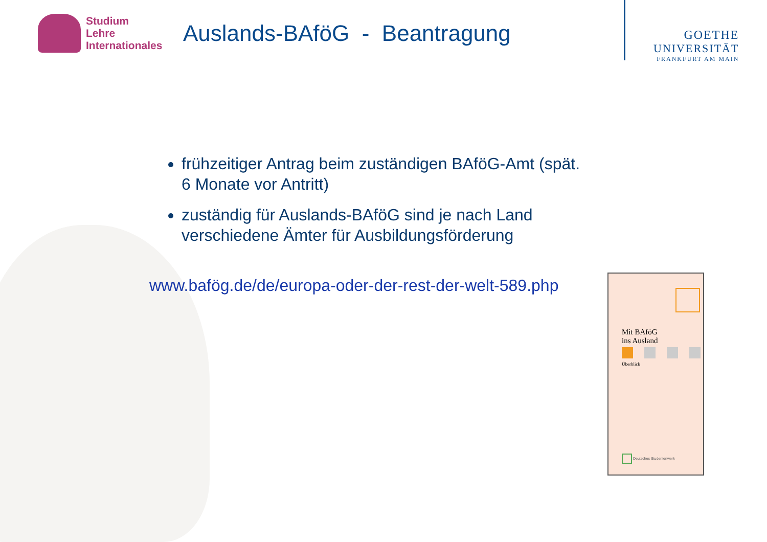Studium
Lehre
Internationales
Auslands-BAföG - Beantragung
GOETHE
UNIVERSITÄT
FRANKFURT AM MAIN
frühzeitiger Antrag beim zuständigen BAföG-Amt (spät. 6 Monate vor Antritt)
zuständig für Auslands-BAföG sind je nach Land verschiedene Ämter für Ausbildungsförderung
www.bafög.de/de/europa-oder-der-rest-der-welt-589.php
Mit BAföG
ins Ausland
Überblick
Deutsches Studentenwerk